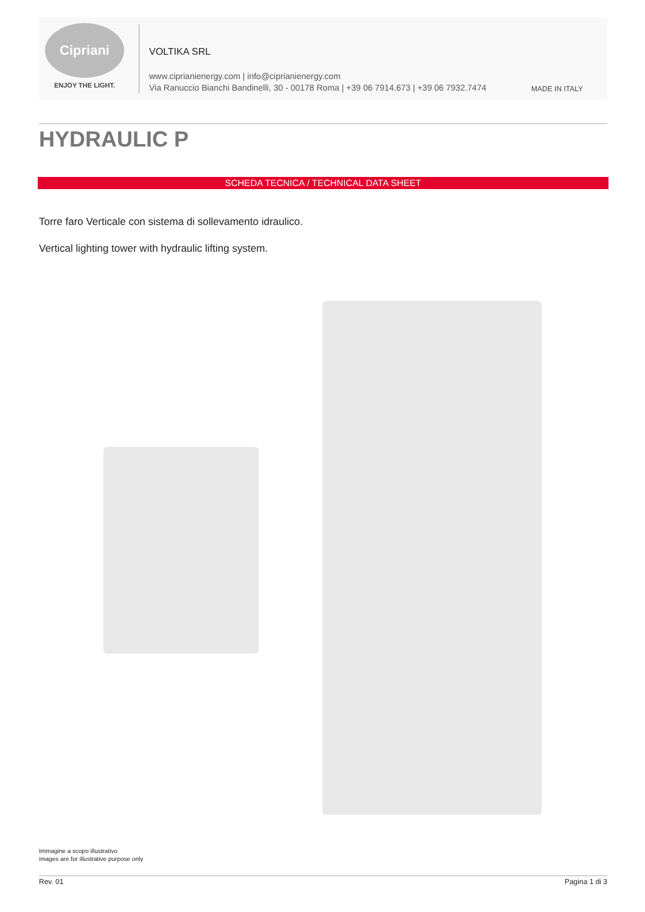Cipriani
ENJOY THE LIGHT.
VOLTIKA SRL
www.ciprianienergy.com | info@ciprianienergy.com
Via Ranuccio Bianchi Bandinelli, 30 - 00178 Roma | +39 06 7914.673 | +39 06 7932.7474
MADE IN ITALY
HYDRAULIC P
SCHEDA TECNICA / TECHNICAL DATA SHEET
Torre faro Verticale con sistema di sollevamento idraulico.
Vertical lighting tower with hydraulic lifting system.
Immagine a scopo illustrativo
images are for illustrative purpose only
Rev. 01 Pagina 1 di 3